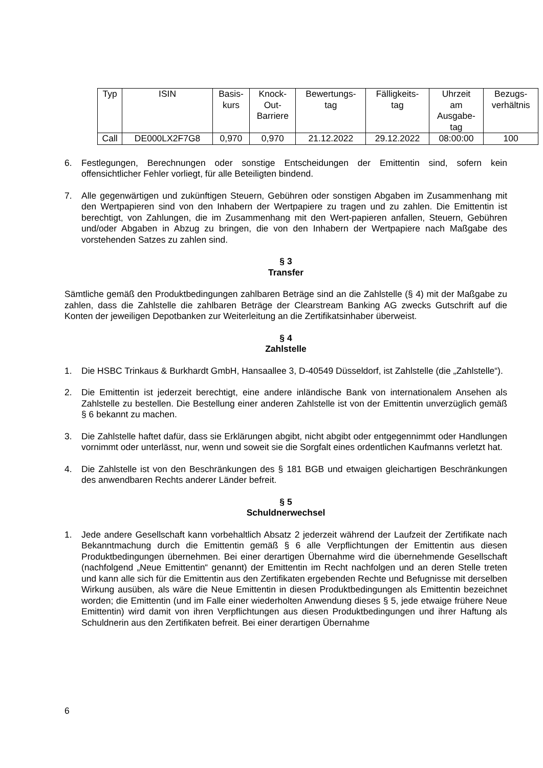| Typ | ISIN | Basis- kurs | Knock- Out- Barriere | Bewertungs- tag | Fälligkeits- tag | Uhrzeit am Ausgabe- tag | Bezugs- verhältnis |
| --- | --- | --- | --- | --- | --- | --- | --- |
| Call | DE000LX2F7G8 | 0,970 | 0,970 | 21.12.2022 | 29.12.2022 | 08:00:00 | 100 |
6. Festlegungen, Berechnungen oder sonstige Entscheidungen der Emittentin sind, sofern kein offensichtlicher Fehler vorliegt, für alle Beteiligten bindend.
7. Alle gegenwärtigen und zukünftigen Steuern, Gebühren oder sonstigen Abgaben im Zusammenhang mit den Wertpapieren sind von den Inhabern der Wertpapiere zu tragen und zu zahlen. Die Emittentin ist berechtigt, von Zahlungen, die im Zusammenhang mit den Wert-papieren anfallen, Steuern, Gebühren und/oder Abgaben in Abzug zu bringen, die von den Inhabern der Wertpapiere nach Maßgabe des vorstehenden Satzes zu zahlen sind.
§ 3
Transfer
Sämtliche gemäß den Produktbedingungen zahlbaren Beträge sind an die Zahlstelle (§ 4) mit der Maßgabe zu zahlen, dass die Zahlstelle die zahlbaren Beträge der Clearstream Banking AG zwecks Gutschrift auf die Konten der jeweiligen Depotbanken zur Weiterleitung an die Zertifikatsinhaber überweist.
§ 4
Zahlstelle
1. Die HSBC Trinkaus & Burkhardt GmbH, Hansaallee 3, D-40549 Düsseldorf, ist Zahlstelle (die „Zahlstelle“).
2. Die Emittentin ist jederzeit berechtigt, eine andere inländische Bank von internationalem Ansehen als Zahlstelle zu bestellen. Die Bestellung einer anderen Zahlstelle ist von der Emittentin unverzüglich gemäß § 6 bekannt zu machen.
3. Die Zahlstelle haftet dafür, dass sie Erklärungen abgibt, nicht abgibt oder entgegennimmt oder Handlungen vornimmt oder unterlässt, nur, wenn und soweit sie die Sorgfalt eines ordentlichen Kaufmanns verletzt hat.
4. Die Zahlstelle ist von den Beschränkungen des § 181 BGB und etwaigen gleichartigen Beschränkungen des anwendbaren Rechts anderer Länder befreit.
§ 5
Schuldnerwechsel
1. Jede andere Gesellschaft kann vorbehaltlich Absatz 2 jederzeit während der Laufzeit der Zertifikate nach Bekanntmachung durch die Emittentin gemäß § 6 alle Verpflichtungen der Emittentin aus diesen Produktbedingungen übernehmen. Bei einer derartigen Übernahme wird die übernehmende Gesellschaft (nachfolgend „Neue Emittentin“ genannt) der Emittentin im Recht nachfolgen und an deren Stelle treten und kann alle sich für die Emittentin aus den Zertifikaten ergebenden Rechte und Befugnisse mit derselben Wirkung ausüben, als wäre die Neue Emittentin in diesen Produktbedingungen als Emittentin bezeichnet worden; die Emittentin (und im Falle einer wiederholten Anwendung dieses § 5, jede etwaige frühere Neue Emittentin) wird damit von ihren Verpflichtungen aus diesen Produktbedingungen und ihrer Haftung als Schuldnerin aus den Zertifikaten befreit. Bei einer derartigen Übernahme
6